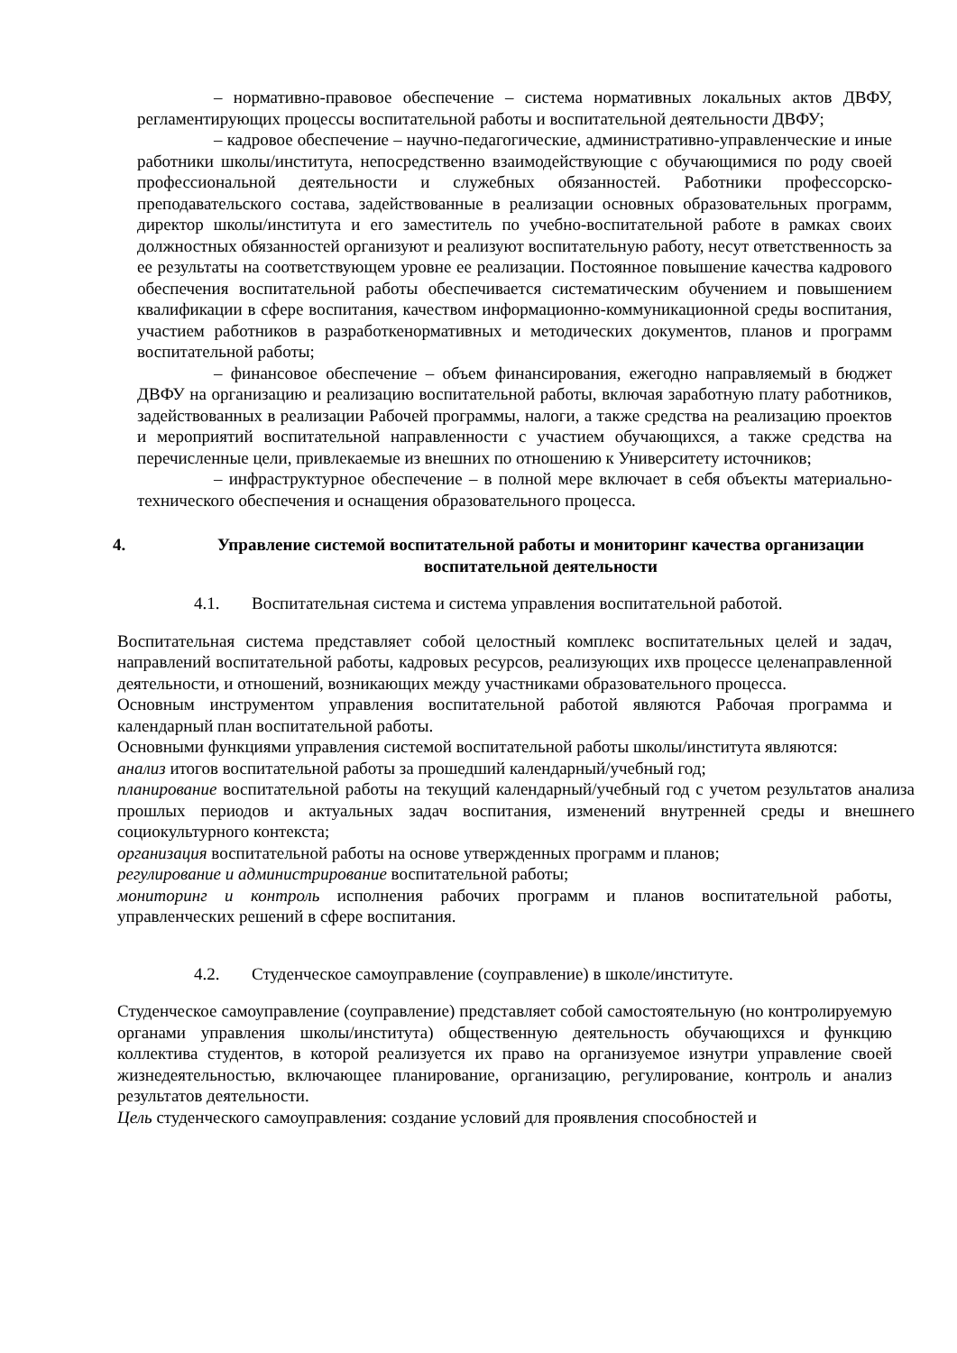– нормативно-правовое обеспечение – система нормативных локальных актов ДВФУ, регламентирующих процессы воспитательной работы и воспитательной деятельности ДВФУ;
– кадровое обеспечение – научно-педагогические, административно-управленческие и иные работники школы/института, непосредственно взаимодействующие с обучающимися по роду своей профессиональной деятельности и служебных обязанностей. Работники профессорско-преподавательского состава, задействованные в реализации основных образовательных программ, директор школы/института и его заместитель по учебно-воспитательной работе в рамках своих должностных обязанностей организуют и реализуют воспитательную работу, несут ответственность за ее результаты на соответствующем уровне ее реализации. Постоянное повышение качества кадрового обеспечения воспитательной работы обеспечивается систематическим обучением и повышением квалификации в сфере воспитания, качеством информационно-коммуникационной среды воспитания, участием работников в разработкенормативных и методических документов, планов и программ воспитательной работы;
– финансовое обеспечение – объем финансирования, ежегодно направляемый в бюджет ДВФУ на организацию и реализацию воспитательной работы, включая заработную плату работников, задействованных в реализации Рабочей программы, налоги, а также средства на реализацию проектов и мероприятий воспитательной направленности с участием обучающихся, а также средства на перечисленные цели, привлекаемые из внешних по отношению к Университету источников;
– инфраструктурное обеспечение – в полной мере включает в себя объекты материально-технического обеспечения и оснащения образовательного процесса.
4. Управление системой воспитательной работы и мониторинг качества организации воспитательной деятельности
4.1. Воспитательная система и система управления воспитательной работой.
Воспитательная система представляет собой целостный комплекс воспитательных целей и задач, направлений воспитательной работы, кадровых ресурсов, реализующих ихв процессе целенаправленной деятельности, и отношений, возникающих между участниками образовательного процесса.
Основным инструментом управления воспитательной работой являются Рабочая программа и календарный план воспитательной работы.
Основными функциями управления системой воспитательной работы школы/института являются:
анализ итогов воспитательной работы за прошедший календарный/учебный год;
планирование воспитательной работы на текущий календарный/учебный год с учетом результатов анализа прошлых периодов и актуальных задач воспитания, изменений внутренней среды и внешнего социокультурного контекста;
организация воспитательной работы на основе утвержденных программ и планов;
регулирование и администрирование воспитательной работы;
мониторинг и контроль исполнения рабочих программ и планов воспитательной работы, управленческих решений в сфере воспитания.
4.2. Студенческое самоуправление (соуправление) в школе/институте.
Студенческое самоуправление (соуправление) представляет собой самостоятельную (но контролируемую органами управления школы/института) общественную деятельность обучающихся и функцию коллектива студентов, в которой реализуется их право на организуемое изнутри управление своей жизнедеятельностью, включающее планирование, организацию, регулирование, контроль и анализ результатов деятельности.
Цель студенческого самоуправления: создание условий для проявления способностей и